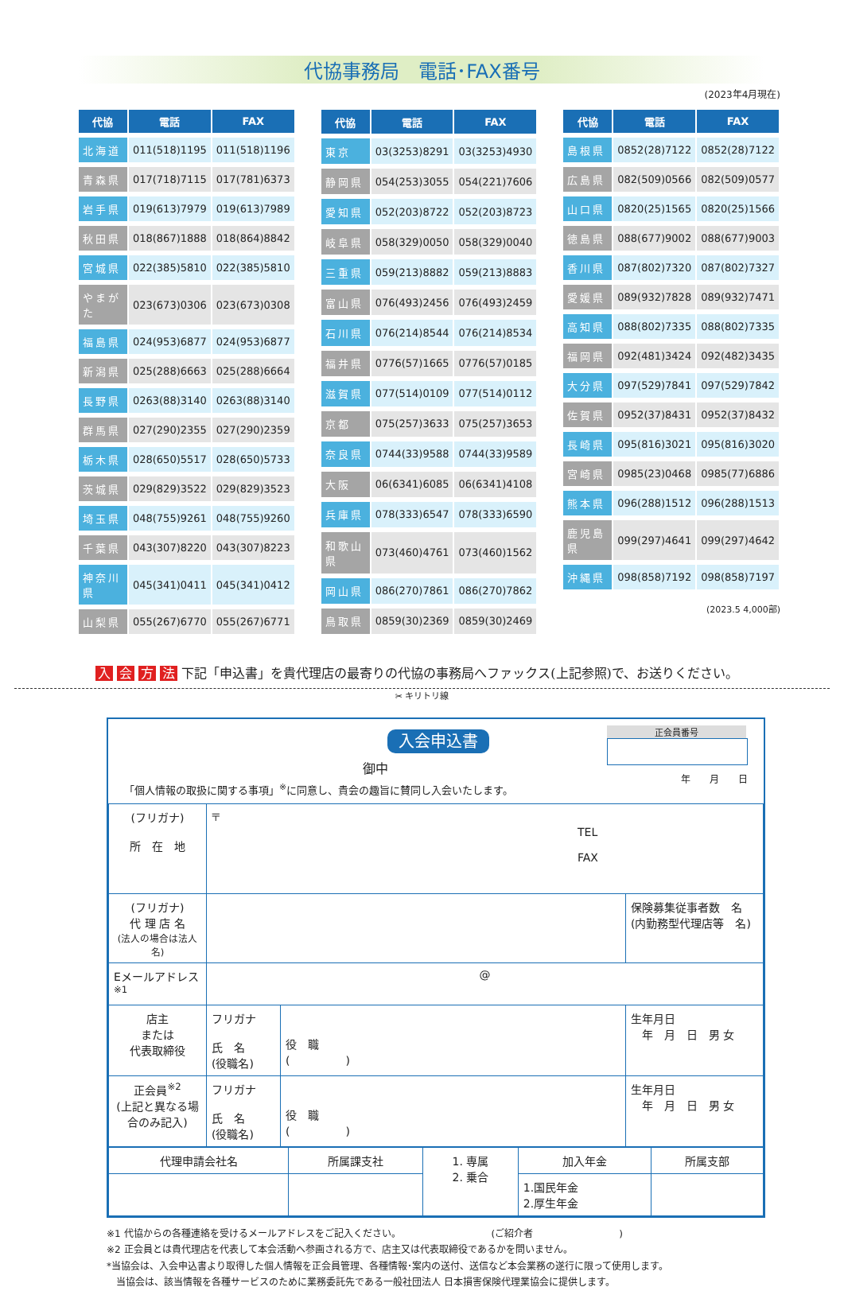代協事務局　電話･FAX番号
(2023年4月現在)
| 代協 | 電話 | FAX |
| --- | --- | --- |
| 北海道 | 011(518)1195 | 011(518)1196 |
| 青森県 | 017(718)7115 | 017(781)6373 |
| 岩手県 | 019(613)7979 | 019(613)7989 |
| 秋田県 | 018(867)1888 | 018(864)8842 |
| 宮城県 | 022(385)5810 | 022(385)5810 |
| やまがた | 023(673)0306 | 023(673)0308 |
| 福島県 | 024(953)6877 | 024(953)6877 |
| 新潟県 | 025(288)6663 | 025(288)6664 |
| 長野県 | 0263(88)3140 | 0263(88)3140 |
| 群馬県 | 027(290)2355 | 027(290)2359 |
| 栃木県 | 028(650)5517 | 028(650)5733 |
| 茨城県 | 029(829)3522 | 029(829)3523 |
| 埼玉県 | 048(755)9261 | 048(755)9260 |
| 千葉県 | 043(307)8220 | 043(307)8223 |
| 神奈川県 | 045(341)0411 | 045(341)0412 |
| 山梨県 | 055(267)6770 | 055(267)6771 |
| 代協 | 電話 | FAX |
| --- | --- | --- |
| 東京 | 03(3253)8291 | 03(3253)4930 |
| 静岡県 | 054(253)3055 | 054(221)7606 |
| 愛知県 | 052(203)8722 | 052(203)8723 |
| 岐阜県 | 058(329)0050 | 058(329)0040 |
| 三重県 | 059(213)8882 | 059(213)8883 |
| 富山県 | 076(493)2456 | 076(493)2459 |
| 石川県 | 076(214)8544 | 076(214)8534 |
| 福井県 | 0776(57)1665 | 0776(57)0185 |
| 滋賀県 | 077(514)0109 | 077(514)0112 |
| 京都 | 075(257)3633 | 075(257)3653 |
| 奈良県 | 0744(33)9588 | 0744(33)9589 |
| 大阪 | 06(6341)6085 | 06(6341)4108 |
| 兵庫県 | 078(333)6547 | 078(333)6590 |
| 和歌山県 | 073(460)4761 | 073(460)1562 |
| 岡山県 | 086(270)7861 | 086(270)7862 |
| 鳥取県 | 0859(30)2369 | 0859(30)2469 |
| 代協 | 電話 | FAX |
| --- | --- | --- |
| 島根県 | 0852(28)7122 | 0852(28)7122 |
| 広島県 | 082(509)0566 | 082(509)0577 |
| 山口県 | 0820(25)1565 | 0820(25)1566 |
| 徳島県 | 088(677)9002 | 088(677)9003 |
| 香川県 | 087(802)7320 | 087(802)7327 |
| 愛媛県 | 089(932)7828 | 089(932)7471 |
| 高知県 | 088(802)7335 | 088(802)7335 |
| 福岡県 | 092(481)3424 | 092(482)3435 |
| 大分県 | 097(529)7841 | 097(529)7842 |
| 佐賀県 | 0952(37)8431 | 0952(37)8432 |
| 長崎県 | 095(816)3021 | 095(816)3020 |
| 宮崎県 | 0985(23)0468 | 0985(77)6886 |
| 熊本県 | 096(288)1512 | 096(288)1513 |
| 鹿児島県 | 099(297)4641 | 099(297)4642 |
| 沖縄県 | 098(858)7192 | 098(858)7197 |
(2023.5 4,000部)
入 会 方 法 下記「申込書」を貴代理店の最寄りの代協の事務局へファックス(上記参照)で、お送りください。
✂ キリトリ線
入会申込書
御中
「個人情報の取扱に関する事項」<sup>※</sup>に同意し、貴会の趣旨に賛同し入会いたします。
正会員番号
年　　月　　日
| (フリガナ) 所 在 地 | 〒 TEL FAX | | |
| (フリガナ) 代 理 店 名 (法人の場合は法人名) | | | 保険募集従事者数 名 (内勤務型代理店等 名) |
| Eメールアドレス<sup>※1</sup> | @ | | |
| 店主 または 代表取締役 | フリガナ 氏 名 (役職名) | 役 職 ( ) | 生年月日 年 月 日 男 女 |
| 正会員<sup>※2</sup> (上記と異なる場合のみ記入) | フリガナ 氏 名 (役職名) | 役 職 ( ) | 生年月日 年 月 日 男 女 |
| 代理申請会社名 | 所属課支社 | 1. 専属 2. 乗合 | 加入年金 | 所属支部 |
| | | | 1.国民年金 2.厚生年金 | |
※1 代協からの各種連絡を受けるメールアドレスをご記入ください。　　　　　　　　　　(ご紹介者　　　　　　　　　)
※2 正会員とは貴代理店を代表して本会活動へ参画される方で、店主又は代表取締役であるかを問いません。
*当協会は、入会申込書より取得した個人情報を正会員管理、各種情報･案内の送付、送信など本会業務の遂行に限って使用します。
　当協会は、該当情報を各種サービスのために業務委託先である一般社団法人 日本損害保険代理業協会に提供します。